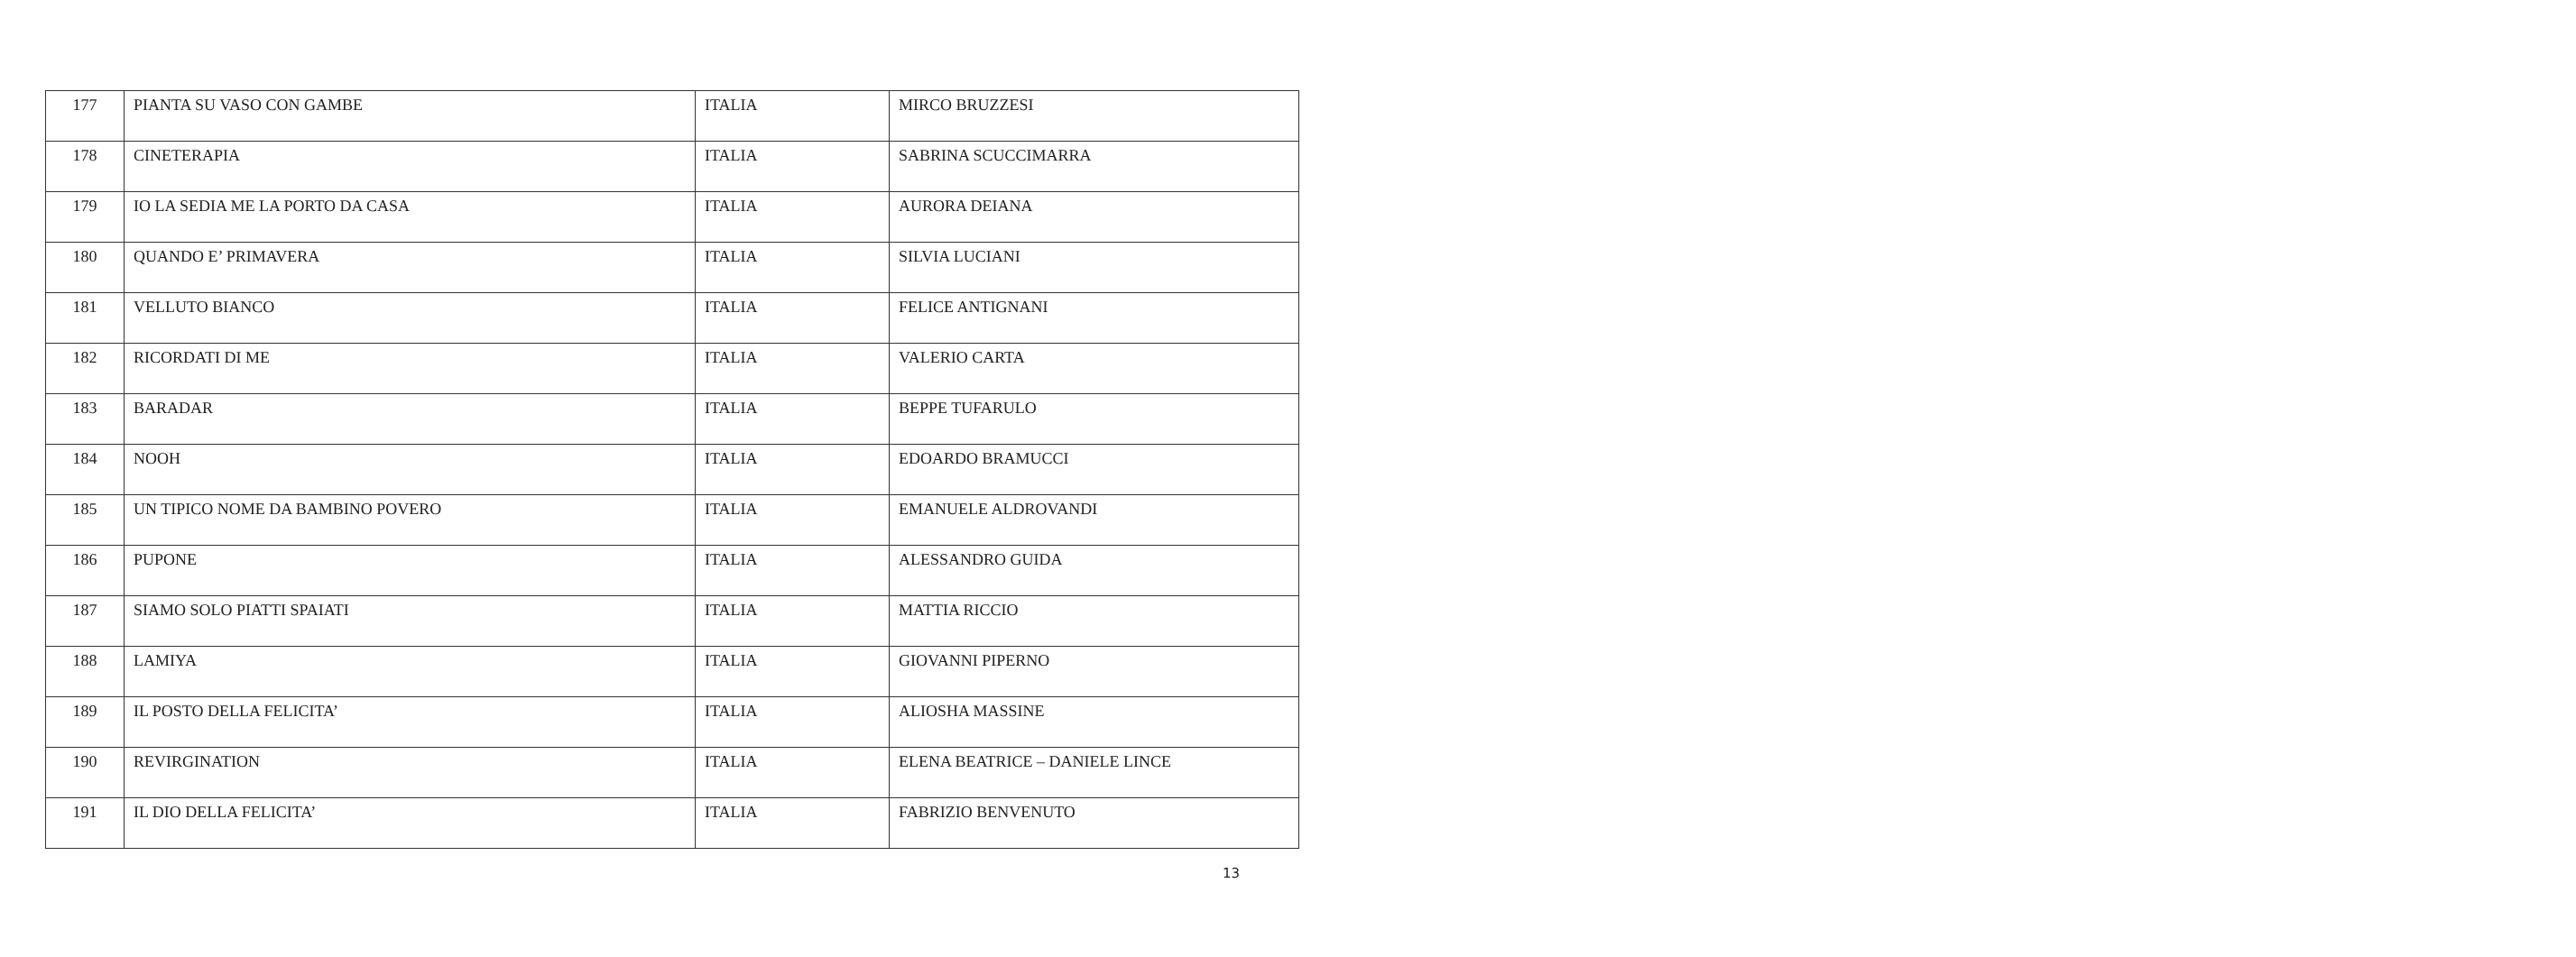| 177 | PIANTA SU VASO CON GAMBE | ITALIA | MIRCO BRUZZESI |
| 178 | CINETERAPIA | ITALIA | SABRINA SCUCCIMARRA |
| 179 | IO LA SEDIA ME LA PORTO DA CASA | ITALIA | AURORA DEIANA |
| 180 | QUANDO E’ PRIMAVERA | ITALIA | SILVIA LUCIANI |
| 181 | VELLUTO BIANCO | ITALIA | FELICE ANTIGNANI |
| 182 | RICORDATI DI ME | ITALIA | VALERIO CARTA |
| 183 | BARADAR | ITALIA | BEPPE TUFARULO |
| 184 | NOOH | ITALIA | EDOARDO BRAMUCCI |
| 185 | UN TIPICO NOME DA BAMBINO POVERO | ITALIA | EMANUELE ALDROVANDI |
| 186 | PUPONE | ITALIA | ALESSANDRO GUIDA |
| 187 | SIAMO SOLO PIATTI SPAIATI | ITALIA | MATTIA RICCIO |
| 188 | LAMIYA | ITALIA | GIOVANNI PIPERNO |
| 189 | IL POSTO DELLA FELICITA’ | ITALIA | ALIOSHA MASSINE |
| 190 | REVIRGINATION | ITALIA | ELENA BEATRICE – DANIELE LINCE |
| 191 | IL DIO DELLA FELICITA’ | ITALIA | FABRIZIO BENVENUTO |
13